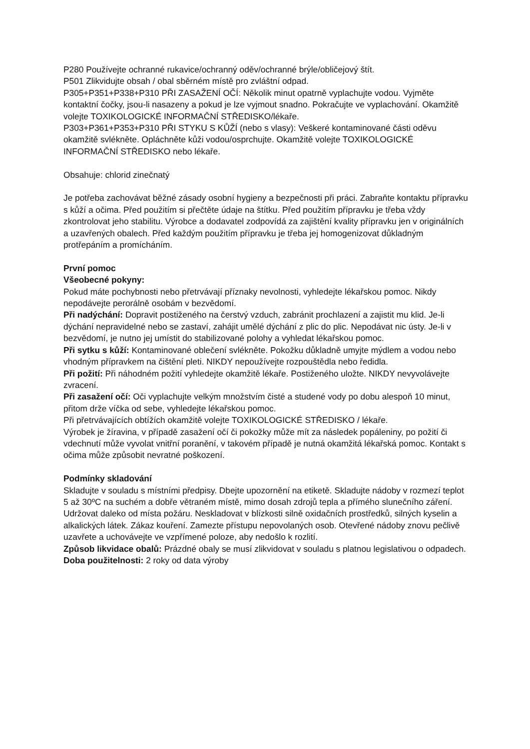P280 Používejte ochranné rukavice/ochranný oděv/ochranné brýle/obličejový štít.
P501 Zlikvidujte obsah / obal sběrném místě pro zvláštní odpad.
P305+P351+P338+P310 PŘI ZASAŽENÍ OČÍ: Několik minut opatrně vyplachujte vodou. Vyjměte kontaktní čočky, jsou-li nasazeny a pokud je lze vyjmout snadno. Pokračujte ve vyplachování. Okamžitě volejte TOXIKOLOGICKÉ INFORMAČNÍ STŘEDISKO/lékaře.
P303+P361+P353+P310 PŘI STYKU S KŮŽÍ (nebo s vlasy): Veškeré kontaminované části oděvu okamžitě svlékněte. Opláchněte kůži vodou/osprchujte. Okamžitě volejte TOXIKOLOGICKÉ INFORMAČNÍ STŘEDISKO nebo lékaře.
Obsahuje: chlorid zinečnatý
Je potřeba zachovávat běžné zásady osobní hygieny a bezpečnosti při práci. Zabraňte kontaktu přípravku s kůží a očima. Před použitím si přečtěte údaje na štítku. Před použitím přípravku je třeba vždy zkontrolovat jeho stabilitu. Výrobce a dodavatel zodpovídá za zajištění kvality přípravku jen v originálních a uzavřených obalech. Před každým použitím přípravku je třeba jej homogenizovat důkladným protřepáním a promícháním.
První pomoc
Všeobecné pokyny:
Pokud máte pochybnosti nebo přetrvávají příznaky nevolnosti, vyhledejte lékařskou pomoc. Nikdy nepodávejte perorálně osobám v bezvědomí.
Při nadýchání: Dopravit postiženého na čerstvý vzduch, zabránit prochlazení a zajistit mu klid. Je-li dýchání nepravidelné nebo se zastaví, zahájit umělé dýchání z plic do plic. Nepodávat nic ústy. Je-li v bezvědomí, je nutno jej umístit do stabilizované polohy a vyhledat lékařskou pomoc.
Při sytku s kůží: Kontaminované oblečení svlékněte. Pokožku důkladně umyjte mýdlem a vodou nebo vhodným přípravkem na čištění pleti. NIKDY nepoužívejte rozpouštědla nebo ředidla.
Při požití: Při náhodném požití vyhledejte okamžitě lékaře. Postiženého uložte. NIKDY nevyvolávejte zvracení.
Při zasažení očí: Oči vyplachujte velkým množstvím čisté a studené vody po dobu alespoň 10 minut, přitom drže víčka od sebe, vyhledejte lékařskou pomoc.
Při přetrvávajících obtížích okamžitě volejte TOXIKOLOGICKÉ STŘEDISKO / lékaře.
Výrobek je žíravina, v případě zasažení očí či pokožky může mít za následek popáleniny, po požití či vdechnutí může vyvolat vnitřní poranění, v takovém případě je nutná okamžitá lékařská pomoc. Kontakt s očima může způsobit nevratné poškození.
Podmínky skladování
Skladujte v souladu s místními předpisy. Dbejte upozornění na etiketě. Skladujte nádoby v rozmezí teplot 5 až 30ºC na suchém a dobře větraném místě, mimo dosah zdrojů tepla a přímého slunečního záření. Udržovat daleko od místa požáru. Neskladovat v blízkosti silně oxidačních prostředků, silných kyselin a alkalických látek. Zákaz kouření. Zamezte přístupu nepovolaných osob. Otevřené nádoby znovu pečlivě uzavřete a uchovávejte ve vzpřímené poloze, aby nedošlo k rozlití.
Způsob likvidace obalů: Prázdné obaly se musí zlikvidovat v souladu s platnou legislativou o odpadech.
Doba použitelnosti: 2 roky od data výroby